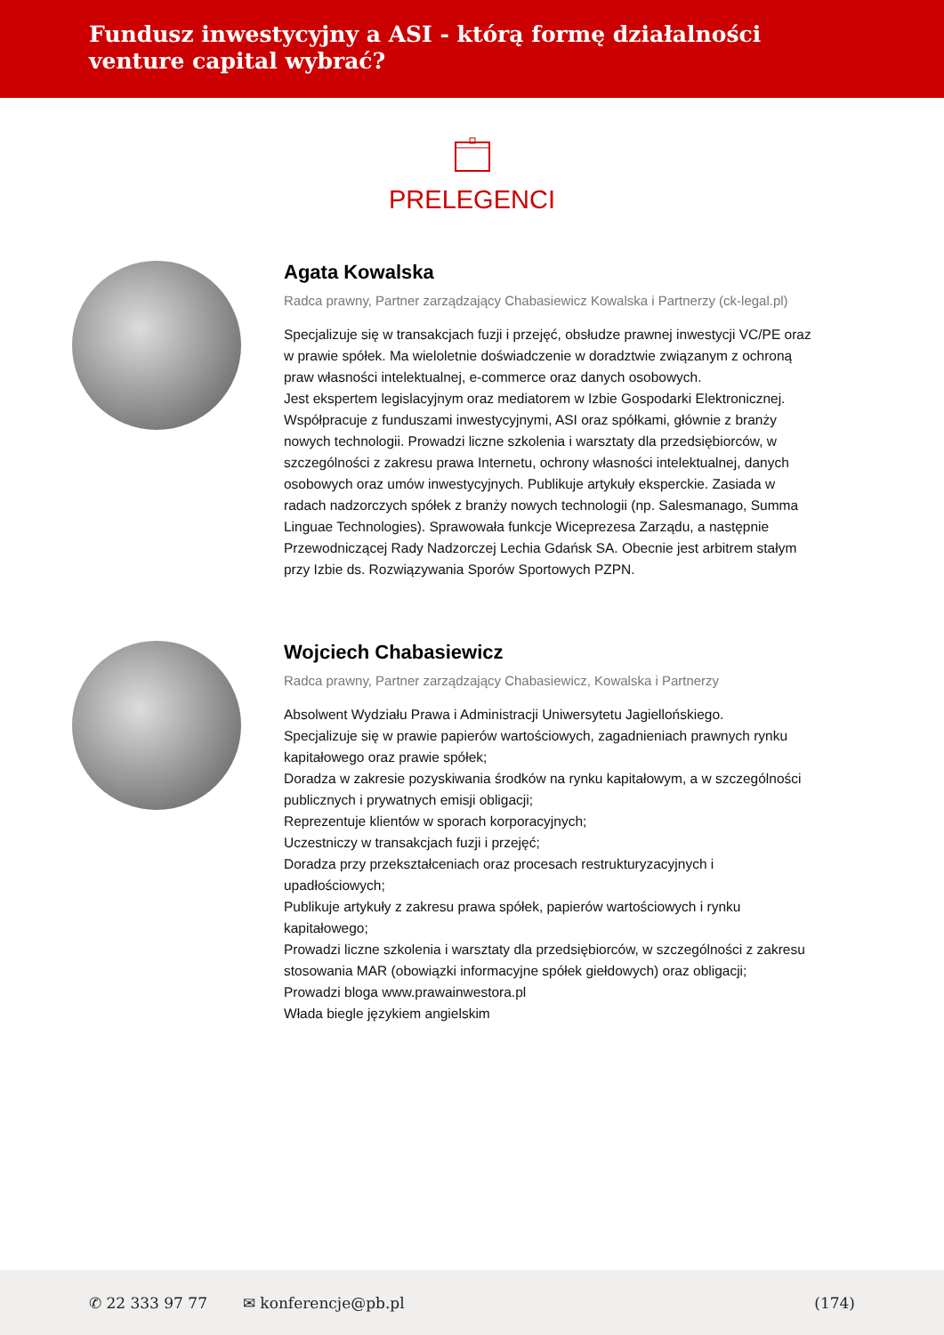Fundusz inwestycyjny a ASI - którą formę działalności venture capital wybrać?
PRELEGENCI
Agata Kowalska
Radca prawny, Partner zarządzający Chabasiewicz Kowalska i Partnerzy (ck-legal.pl)
Specjalizuje się w transakcjach fuzji i przejęć, obsłudze prawnej inwestycji VC/PE oraz w prawie spółek. Ma wieloletnie doświadczenie w doradztwie związanym z ochroną praw własności intelektualnej, e-commerce oraz danych osobowych.
Jest ekspertem legislacyjnym oraz mediatorem w Izbie Gospodarki Elektronicznej. Współpracuje z funduszami inwestycyjnymi, ASI oraz spółkami, głównie z branży nowych technologii. Prowadzi liczne szkolenia i warsztaty dla przedsiębiorców, w szczególności z zakresu prawa Internetu, ochrony własności intelektualnej, danych osobowych oraz umów inwestycyjnych. Publikuje artykuły eksperckie. Zasiada w radach nadzorczych spółek z branży nowych technologii (np. Salesmanago, Summa Linguae Technologies). Sprawowała funkcje Wiceprezesa Zarządu, a następnie Przewodniczącej Rady Nadzorczej Lechia Gdańsk SA. Obecnie jest arbitrem stałym przy Izbie ds. Rozwiązywania Sporów Sportowych PZPN.
Wojciech Chabasiewicz
Radca prawny, Partner zarządzający Chabasiewicz, Kowalska i Partnerzy
Absolwent Wydziału Prawa i Administracji Uniwersytetu Jagiellońskiego.
Specjalizuje się w prawie papierów wartościowych, zagadnieniach prawnych rynku kapitałowego oraz prawie spółek;
Doradza w zakresie pozyskiwania środków na rynku kapitałowym, a w szczególności publicznych i prywatnych emisji obligacji;
Reprezentuje klientów w sporach korporacyjnych;
Uczestniczy w transakcjach fuzji i przejęć;
Doradza przy przekształceniach oraz procesach restrukturyzacyjnych i upadłościowych;
Publikuje artykuły z zakresu prawa spółek, papierów wartościowych i rynku kapitałowego;
Prowadzi liczne szkolenia i warsztaty dla przedsiębiorców, w szczególności z zakresu stosowania MAR (obowiązki informacyjne spółek giełdowych) oraz obligacji;
Prowadzi bloga www.prawainwestora.pl
Włada biegle językiem angielskim
✆ 22 333 97 77 ✉ konferencje@pb.pl (174)